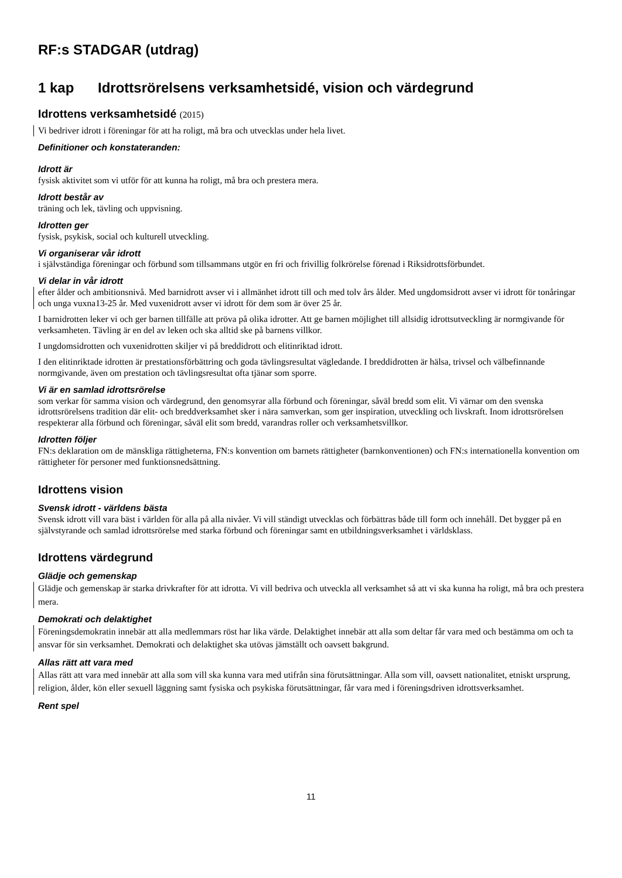RF:s STADGAR (utdrag)
1 kap Idrottsrörelsens verksamhetsidé, vision och värdegrund
Idrottens verksamhetsidé (2015)
Vi bedriver idrott i föreningar för att ha roligt, må bra och utvecklas under hela livet.
Definitioner och konstateranden:
Idrott är
fysisk aktivitet som vi utför för att kunna ha roligt, må bra och prestera mera.
Idrott består av
träning och lek, tävling och uppvisning.
Idrotten ger
fysisk, psykisk, social och kulturell utveckling.
Vi organiserar vår idrott
i självständiga föreningar och förbund som tillsammans utgör en fri och frivillig folkrörelse förenad i Riksidrottsförbundet.
Vi delar in vår idrott
efter ålder och ambitionsnivå. Med barnidrott avser vi i allmänhet idrott till och med tolv års ålder. Med ungdomsidrott avser vi idrott för tonåringar och unga vuxna13-25 år. Med vuxenidrott avser vi idrott för dem som är över 25 år.
I barnidrotten leker vi och ger barnen tillfälle att pröva på olika idrotter. Att ge barnen möjlighet till allsidig idrottsutveckling är normgivande för verksamheten. Tävling är en del av leken och ska alltid ske på barnens villkor.
I ungdomsidrotten och vuxenidrotten skiljer vi på breddidrott och elitinriktad idrott.
I den elitinriktade idrotten är prestationsförbättring och goda tävlingsresultat vägledande. I breddidrotten är hälsa, trivsel och välbefinnande normgivande, även om prestation och tävlingsresultat ofta tjänar som sporre.
Vi är en samlad idrottsrörelse
som verkar för samma vision och värdegrund, den genomsyrar alla förbund och föreningar, såväl bredd som elit. Vi värnar om den svenska idrottsrörelsens tradition där elit- och breddverksamhet sker i nära samverkan, som ger inspiration, utveckling och livskraft. Inom idrottsrörelsen respekterar alla förbund och föreningar, såväl elit som bredd, varandras roller och verksamhetsvillkor.
Idrotten följer
FN:s deklaration om de mänskliga rättigheterna, FN:s konvention om barnets rättigheter (barnkonventionen) och FN:s internationella konvention om rättigheter för personer med funktionsnedsättning.
Idrottens vision
Svensk idrott - världens bästa
Svensk idrott vill vara bäst i världen för alla på alla nivåer. Vi vill ständigt utvecklas och förbättras både till form och innehåll. Det bygger på en självstyrande och samlad idrottsrörelse med starka förbund och föreningar samt en utbildningsverksamhet i världsklass.
Idrottens värdegrund
Glädje och gemenskap
Glädje och gemenskap är starka drivkrafter för att idrotta. Vi vill bedriva och utveckla all verksamhet så att vi ska kunna ha roligt, må bra och prestera mera.
Demokrati och delaktighet
Föreningsdemokratin innebär att alla medlemmars röst har lika värde. Delaktighet innebär att alla som deltar får vara med och bestämma om och ta ansvar för sin verksamhet. Demokrati och delaktighet ska utövas jämställt och oavsett bakgrund.
Allas rätt att vara med
Allas rätt att vara med innebär att alla som vill ska kunna vara med utifrån sina förutsättningar. Alla som vill, oavsett nationalitet, etniskt ursprung, religion, ålder, kön eller sexuell läggning samt fysiska och psykiska förutsättningar, får vara med i föreningsdriven idrottsverksamhet.
Rent spel
11